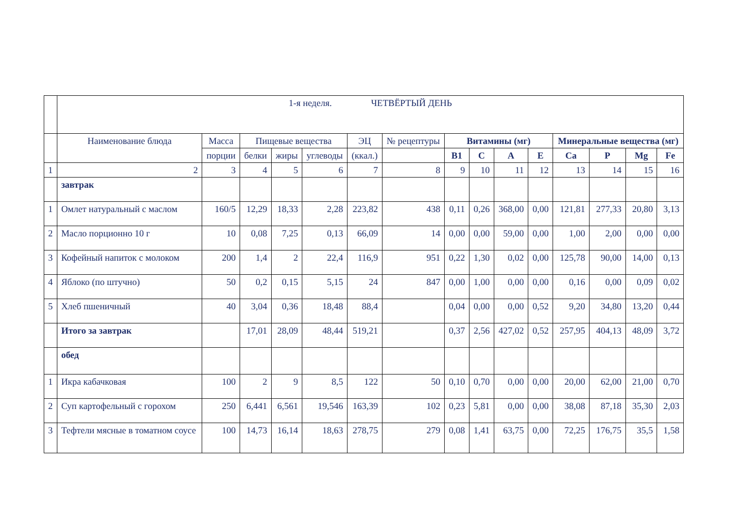| | 1-я неделя. ЧЕТВЁРТЫЙ ДЕНЬ | | | | | | | | | | | | | | |
| | Наименование блюда | Масса | Пищевые вещества | | | ЭЦ | № рецептуры | Витамины (мг) | | | | Минеральные вещества (мг) | | | |
| | | порции | белки | жиры | углеводы | (ккал.) | | В1 | С | А | Е | Са | Р | Mg | Fe |
| 1 | 2 | 3 | 4 | 5 | 6 | 7 | 8 | 9 | 10 | 11 | 12 | 13 | 14 | 15 | 16 |
| | завтрак | | | | | | | | | | | | | | |
| 1 | Омлет натуральный с маслом | 160/5 | 12,29 | 18,33 | 2,28 | 223,82 | 438 | 0,11 | 0,26 | 368,00 | 0,00 | 121,81 | 277,33 | 20,80 | 3,13 |
| 2 | Масло порционно 10 г | 10 | 0,08 | 7,25 | 0,13 | 66,09 | 14 | 0,00 | 0,00 | 59,00 | 0,00 | 1,00 | 2,00 | 0,00 | 0,00 |
| 3 | Кофейный напиток с молоком | 200 | 1,4 | 2 | 22,4 | 116,9 | 951 | 0,22 | 1,30 | 0,02 | 0,00 | 125,78 | 90,00 | 14,00 | 0,13 |
| 4 | Яблоко (по штучно) | 50 | 0,2 | 0,15 | 5,15 | 24 | 847 | 0,00 | 1,00 | 0,00 | 0,00 | 0,16 | 0,00 | 0,09 | 0,02 |
| 5 | Хлеб пшеничный | 40 | 3,04 | 0,36 | 18,48 | 88,4 | | 0,04 | 0,00 | 0,00 | 0,52 | 9,20 | 34,80 | 13,20 | 0,44 |
| | Итого за завтрак | | 17,01 | 28,09 | 48,44 | 519,21 | | 0,37 | 2,56 | 427,02 | 0,52 | 257,95 | 404,13 | 48,09 | 3,72 |
| | обед | | | | | | | | | | | | | | |
| 1 | Икра кабачковая | 100 | 2 | 9 | 8,5 | 122 | 50 | 0,10 | 0,70 | 0,00 | 0,00 | 20,00 | 62,00 | 21,00 | 0,70 |
| 2 | Суп картофельный с горохом | 250 | 6,441 | 6,561 | 19,546 | 163,39 | 102 | 0,23 | 5,81 | 0,00 | 0,00 | 38,08 | 87,18 | 35,30 | 2,03 |
| 3 | Тефтели мясные в томатном соусе | 100 | 14,73 | 16,14 | 18,63 | 278,75 | 279 | 0,08 | 1,41 | 63,75 | 0,00 | 72,25 | 176,75 | 35,5 | 1,58 |